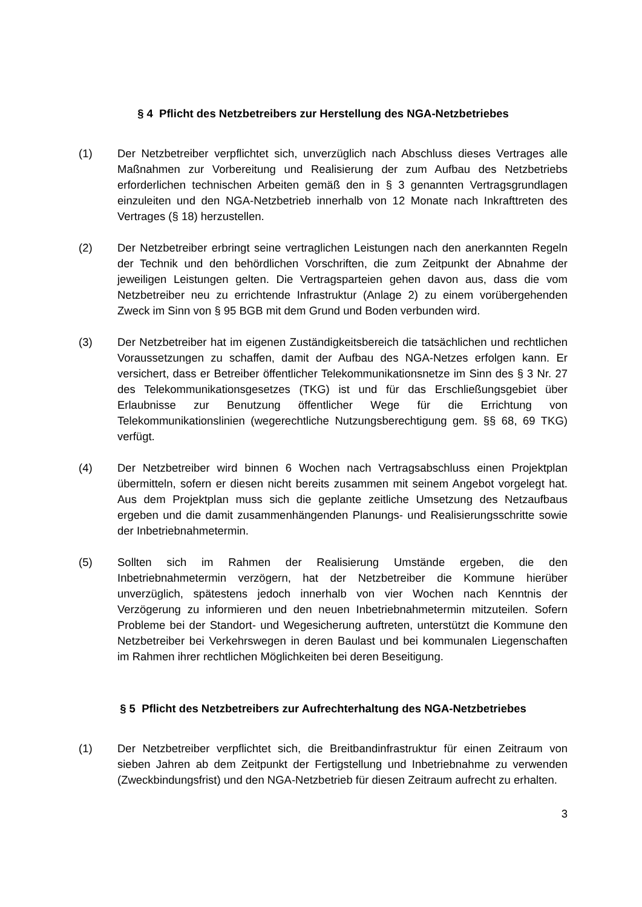§ 4 Pflicht des Netzbetreibers zur Herstellung des NGA-Netzbetriebes
(1) Der Netzbetreiber verpflichtet sich, unverzüglich nach Abschluss dieses Vertrages alle Maßnahmen zur Vorbereitung und Realisierung der zum Aufbau des Netzbetriebs erforderlichen technischen Arbeiten gemäß den in § 3 genannten Vertragsgrundlagen einzuleiten und den NGA-Netzbetrieb innerhalb von 12 Monate nach Inkrafttreten des Vertrages (§ 18) herzustellen.
(2) Der Netzbetreiber erbringt seine vertraglichen Leistungen nach den anerkannten Regeln der Technik und den behördlichen Vorschriften, die zum Zeitpunkt der Abnahme der jeweiligen Leistungen gelten. Die Vertragsparteien gehen davon aus, dass die vom Netzbetreiber neu zu errichtende Infrastruktur (Anlage 2) zu einem vorübergehenden Zweck im Sinn von § 95 BGB mit dem Grund und Boden verbunden wird.
(3) Der Netzbetreiber hat im eigenen Zuständigkeitsbereich die tatsächlichen und rechtlichen Voraussetzungen zu schaffen, damit der Aufbau des NGA-Netzes erfolgen kann. Er versichert, dass er Betreiber öffentlicher Telekommunikationsnetze im Sinn des § 3 Nr. 27 des Telekommunikationsgesetzes (TKG) ist und für das Erschließungsgebiet über Erlaubnisse zur Benutzung öffentlicher Wege für die Errichtung von Telekommunikationslinien (wegerechtliche Nutzungsberechtigung gem. §§ 68, 69 TKG) verfügt.
(4) Der Netzbetreiber wird binnen 6 Wochen nach Vertragsabschluss einen Projektplan übermitteln, sofern er diesen nicht bereits zusammen mit seinem Angebot vorgelegt hat. Aus dem Projektplan muss sich die geplante zeitliche Umsetzung des Netzaufbaus ergeben und die damit zusammenhängenden Planungs- und Realisierungsschritte sowie der Inbetriebnahmetermin.
(5) Sollten sich im Rahmen der Realisierung Umstände ergeben, die den Inbetriebnahmetermin verzögern, hat der Netzbetreiber die Kommune hierüber unverzüglich, spätestens jedoch innerhalb von vier Wochen nach Kenntnis der Verzögerung zu informieren und den neuen Inbetriebnahmetermin mitzuteilen. Sofern Probleme bei der Standort- und Wegesicherung auftreten, unterstützt die Kommune den Netzbetreiber bei Verkehrswegen in deren Baulast und bei kommunalen Liegenschaften im Rahmen ihrer rechtlichen Möglichkeiten bei deren Beseitigung.
§ 5 Pflicht des Netzbetreibers zur Aufrechterhaltung des NGA-Netzbetriebes
(1) Der Netzbetreiber verpflichtet sich, die Breitbandinfrastruktur für einen Zeitraum von sieben Jahren ab dem Zeitpunkt der Fertigstellung und Inbetriebnahme zu verwenden (Zweckbindungsfrist) und den NGA-Netzbetrieb für diesen Zeitraum aufrecht zu erhalten.
3